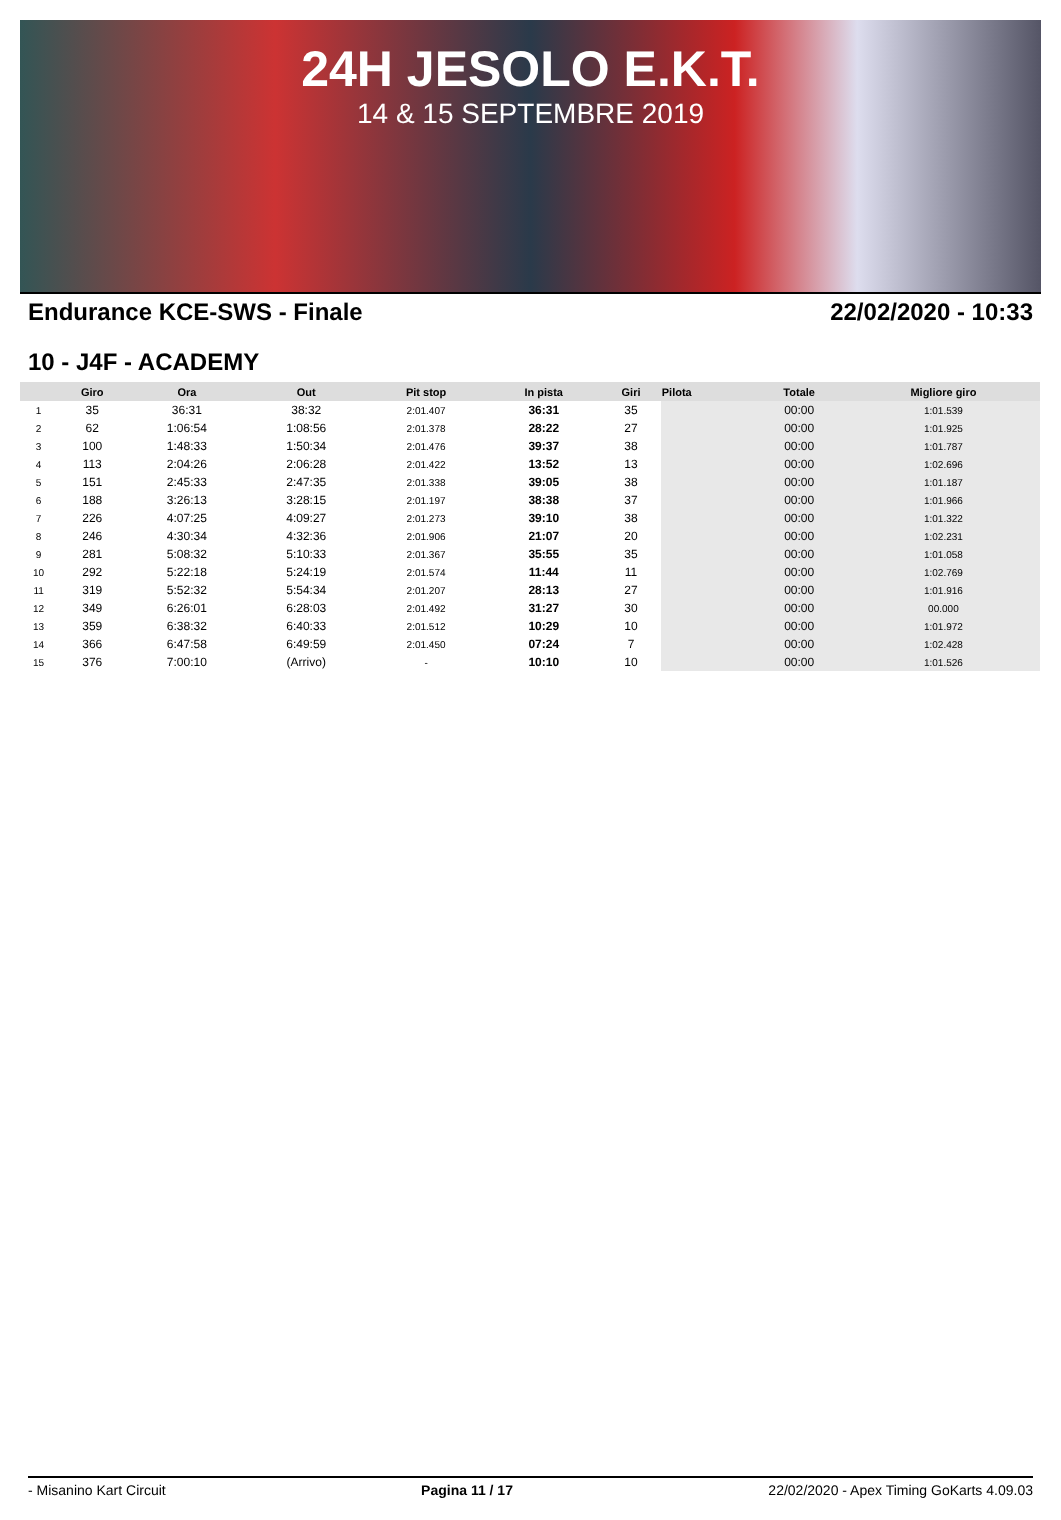24H JESOLO E.K.T.
14 & 15 SEPTEMBRE 2019
Endurance KCE-SWS - Finale 22/02/2020 - 10:33
10 - J4F - ACADEMY
| | Giro | Ora | Out | Pit stop | In pista | Giri | Pilota | Totale | Migliore giro |
| --- | --- | --- | --- | --- | --- | --- | --- | --- | --- |
| 1 | 35 | 36:31 | 38:32 | 2:01.407 | 36:31 | 35 | | 00:00 | 1:01.539 |
| 2 | 62 | 1:06:54 | 1:08:56 | 2:01.378 | 28:22 | 27 | | 00:00 | 1:01.925 |
| 3 | 100 | 1:48:33 | 1:50:34 | 2:01.476 | 39:37 | 38 | | 00:00 | 1:01.787 |
| 4 | 113 | 2:04:26 | 2:06:28 | 2:01.422 | 13:52 | 13 | | 00:00 | 1:02.696 |
| 5 | 151 | 2:45:33 | 2:47:35 | 2:01.338 | 39:05 | 38 | | 00:00 | 1:01.187 |
| 6 | 188 | 3:26:13 | 3:28:15 | 2:01.197 | 38:38 | 37 | | 00:00 | 1:01.966 |
| 7 | 226 | 4:07:25 | 4:09:27 | 2:01.273 | 39:10 | 38 | | 00:00 | 1:01.322 |
| 8 | 246 | 4:30:34 | 4:32:36 | 2:01.906 | 21:07 | 20 | | 00:00 | 1:02.231 |
| 9 | 281 | 5:08:32 | 5:10:33 | 2:01.367 | 35:55 | 35 | | 00:00 | 1:01.058 |
| 10 | 292 | 5:22:18 | 5:24:19 | 2:01.574 | 11:44 | 11 | | 00:00 | 1:02.769 |
| 11 | 319 | 5:52:32 | 5:54:34 | 2:01.207 | 28:13 | 27 | | 00:00 | 1:01.916 |
| 12 | 349 | 6:26:01 | 6:28:03 | 2:01.492 | 31:27 | 30 | | 00:00 | 00.000 |
| 13 | 359 | 6:38:32 | 6:40:33 | 2:01.512 | 10:29 | 10 | | 00:00 | 1:01.972 |
| 14 | 366 | 6:47:58 | 6:49:59 | 2:01.450 | 07:24 | 7 | | 00:00 | 1:02.428 |
| 15 | 376 | 7:00:10 | (Arrivo) | - | 10:10 | 10 | | 00:00 | 1:01.526 |
- Misanino Kart Circuit Pagina 11 / 17 22/02/2020 - Apex Timing GoKarts 4.09.03